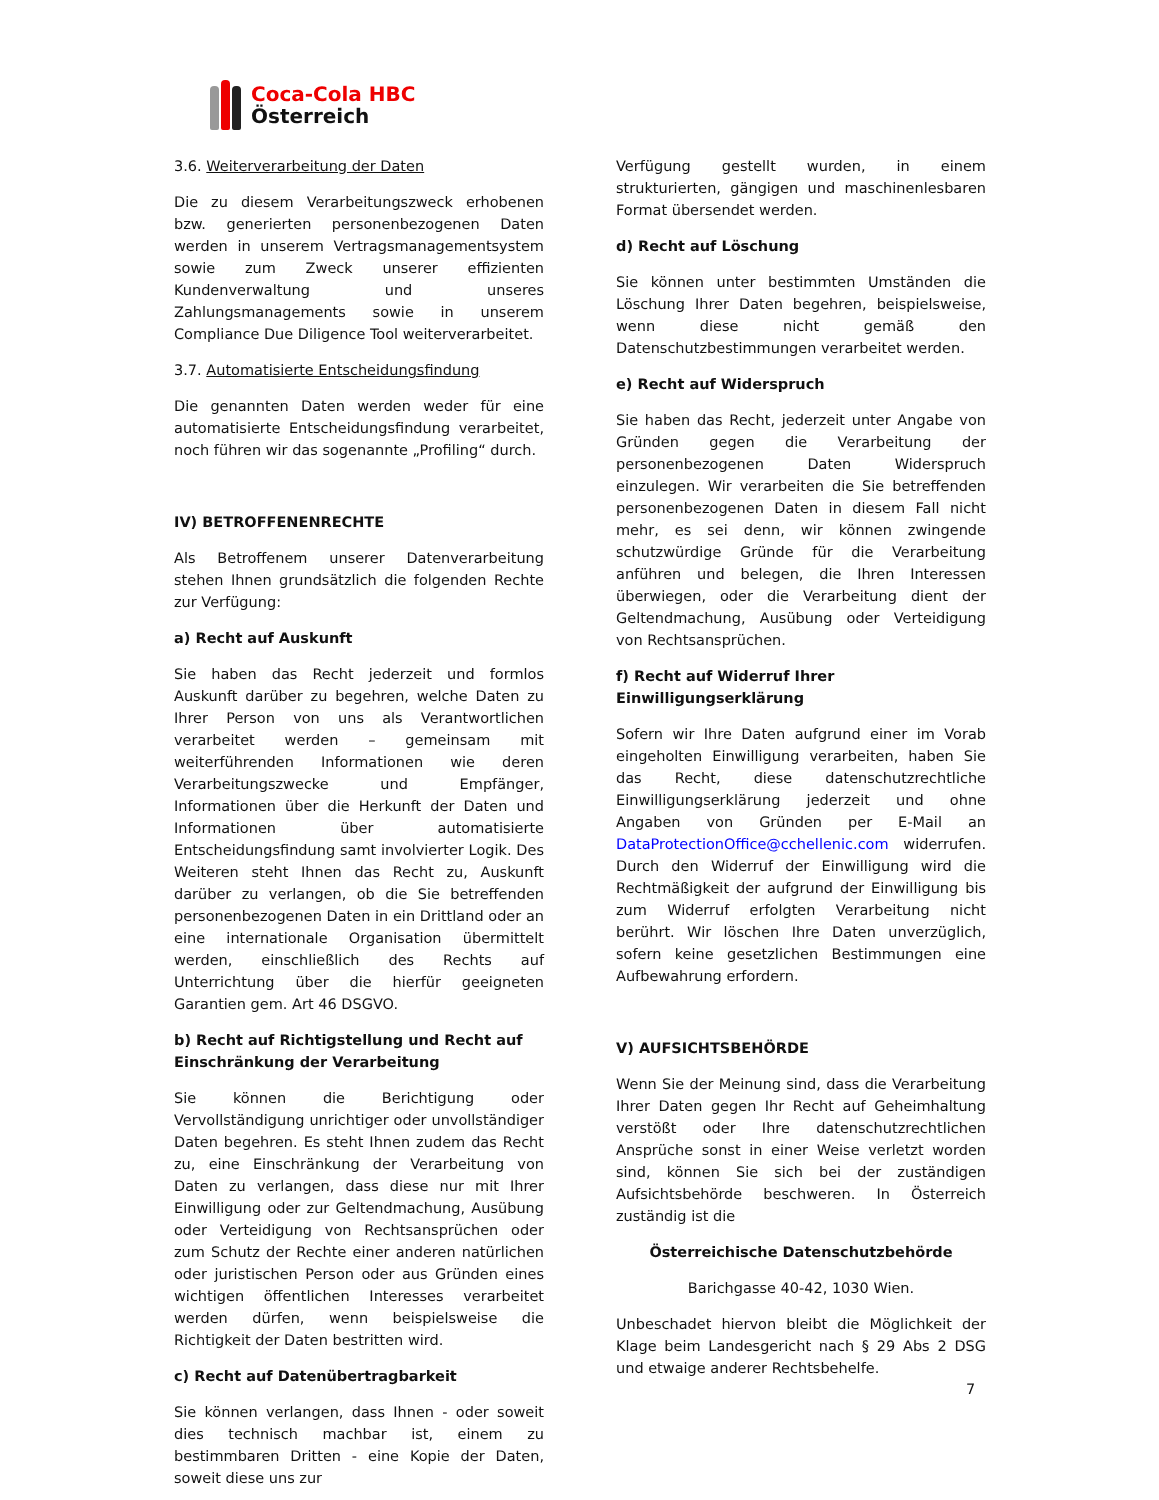Coca-Cola HBC
Österreich
3.6. Weiterverarbeitung der Daten
Die zu diesem Verarbeitungszweck erhobenen bzw. generierten personenbezogenen Daten werden in unserem Vertragsmanagementsystem sowie zum Zweck unserer effizienten Kundenverwaltung und unseres Zahlungsmanagements sowie in unserem Compliance Due Diligence Tool weiterverarbeitet.
3.7. Automatisierte Entscheidungsfindung
Die genannten Daten werden weder für eine automatisierte Entscheidungsfindung verarbeitet, noch führen wir das sogenannte „Profiling“ durch.
IV) BETROFFENENRECHTE
Als Betroffenem unserer Datenverarbeitung stehen Ihnen grundsätzlich die folgenden Rechte zur Verfügung:
a) Recht auf Auskunft
Sie haben das Recht jederzeit und formlos Auskunft darüber zu begehren, welche Daten zu Ihrer Person von uns als Verantwortlichen verarbeitet werden – gemeinsam mit weiterführenden Informationen wie deren Verarbeitungszwecke und Empfänger, Informationen über die Herkunft der Daten und Informationen über automatisierte Entscheidungsfindung samt involvierter Logik. Des Weiteren steht Ihnen das Recht zu, Auskunft darüber zu verlangen, ob die Sie betreffenden personenbezogenen Daten in ein Drittland oder an eine internationale Organisation übermittelt werden, einschließlich des Rechts auf Unterrichtung über die hierfür geeigneten Garantien gem. Art 46 DSGVO.
b) Recht auf Richtigstellung und Recht auf Einschränkung der Verarbeitung
Sie können die Berichtigung oder Vervollständigung unrichtiger oder unvollständiger Daten begehren. Es steht Ihnen zudem das Recht zu, eine Einschränkung der Verarbeitung von Daten zu verlangen, dass diese nur mit Ihrer Einwilligung oder zur Geltendmachung, Ausübung oder Verteidigung von Rechtsansprüchen oder zum Schutz der Rechte einer anderen natürlichen oder juristischen Person oder aus Gründen eines wichtigen öffentlichen Interesses verarbeitet werden dürfen, wenn beispielsweise die Richtigkeit der Daten bestritten wird.
c) Recht auf Datenübertragbarkeit
Sie können verlangen, dass Ihnen - oder soweit dies technisch machbar ist, einem zu bestimmbaren Dritten - eine Kopie der Daten, soweit diese uns zur
Verfügung gestellt wurden, in einem strukturierten, gängigen und maschinenlesbaren Format übersendet werden.
d) Recht auf Löschung
Sie können unter bestimmten Umständen die Löschung Ihrer Daten begehren, beispielsweise, wenn diese nicht gemäß den Datenschutzbestimmungen verarbeitet werden.
e) Recht auf Widerspruch
Sie haben das Recht, jederzeit unter Angabe von Gründen gegen die Verarbeitung der personenbezogenen Daten Widerspruch einzulegen. Wir verarbeiten die Sie betreffenden personenbezogenen Daten in diesem Fall nicht mehr, es sei denn, wir können zwingende schutzwürdige Gründe für die Verarbeitung anführen und belegen, die Ihren Interessen überwiegen, oder die Verarbeitung dient der Geltendmachung, Ausübung oder Verteidigung von Rechtsansprüchen.
f) Recht auf Widerruf Ihrer Einwilligungserklärung
Sofern wir Ihre Daten aufgrund einer im Vorab eingeholten Einwilligung verarbeiten, haben Sie das Recht, diese datenschutzrechtliche Einwilligungserklärung jederzeit und ohne Angaben von Gründen per E-Mail an DataProtectionOffice@cchellenic.com widerrufen. Durch den Widerruf der Einwilligung wird die Rechtmäßigkeit der aufgrund der Einwilligung bis zum Widerruf erfolgten Verarbeitung nicht berührt. Wir löschen Ihre Daten unverzüglich, sofern keine gesetzlichen Bestimmungen eine Aufbewahrung erfordern.
V) AUFSICHTSBEHÖRDE
Wenn Sie der Meinung sind, dass die Verarbeitung Ihrer Daten gegen Ihr Recht auf Geheimhaltung verstößt oder Ihre datenschutzrechtlichen Ansprüche sonst in einer Weise verletzt worden sind, können Sie sich bei der zuständigen Aufsichtsbehörde beschweren. In Österreich zuständig ist die
Österreichische Datenschutzbehörde
Barichgasse 40-42, 1030 Wien.
Unbeschadet hiervon bleibt die Möglichkeit der Klage beim Landesgericht nach § 29 Abs 2 DSG und etwaige anderer Rechtsbehelfe.
7